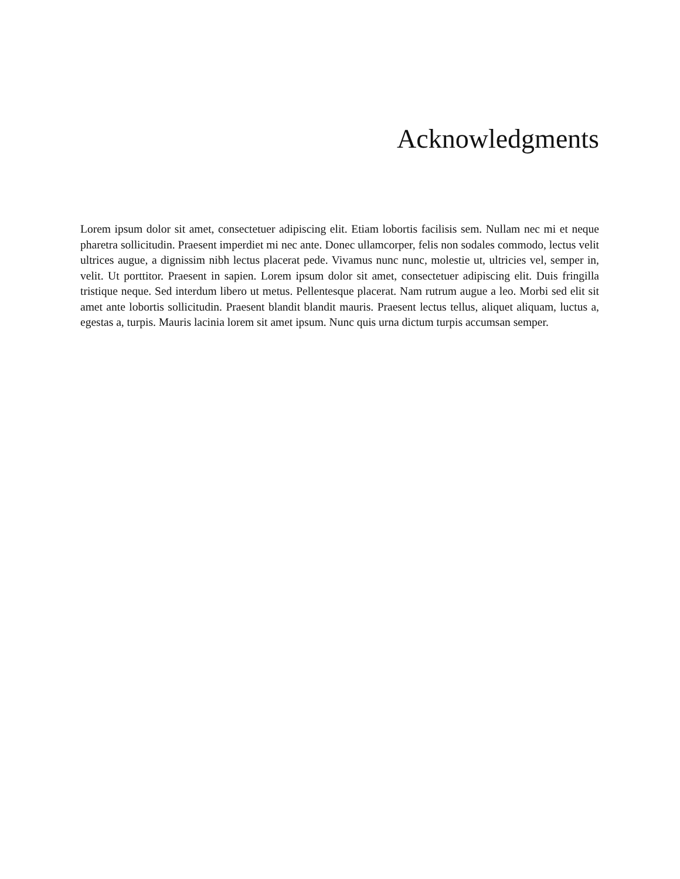Acknowledgments
Lorem ipsum dolor sit amet, consectetuer adipiscing elit. Etiam lobortis facilisis sem. Nullam nec mi et neque pharetra sollicitudin. Praesent imperdiet mi nec ante. Donec ullamcorper, felis non sodales commodo, lectus velit ultrices augue, a dignissim nibh lectus placerat pede. Vivamus nunc nunc, molestie ut, ultricies vel, semper in, velit. Ut porttitor. Praesent in sapien. Lorem ipsum dolor sit amet, consectetuer adipiscing elit. Duis fringilla tristique neque. Sed interdum libero ut metus. Pellentesque placerat. Nam rutrum augue a leo. Morbi sed elit sit amet ante lobortis sollicitudin. Praesent blandit blandit mauris. Praesent lectus tellus, aliquet aliquam, luctus a, egestas a, turpis. Mauris lacinia lorem sit amet ipsum. Nunc quis urna dictum turpis accumsan semper.